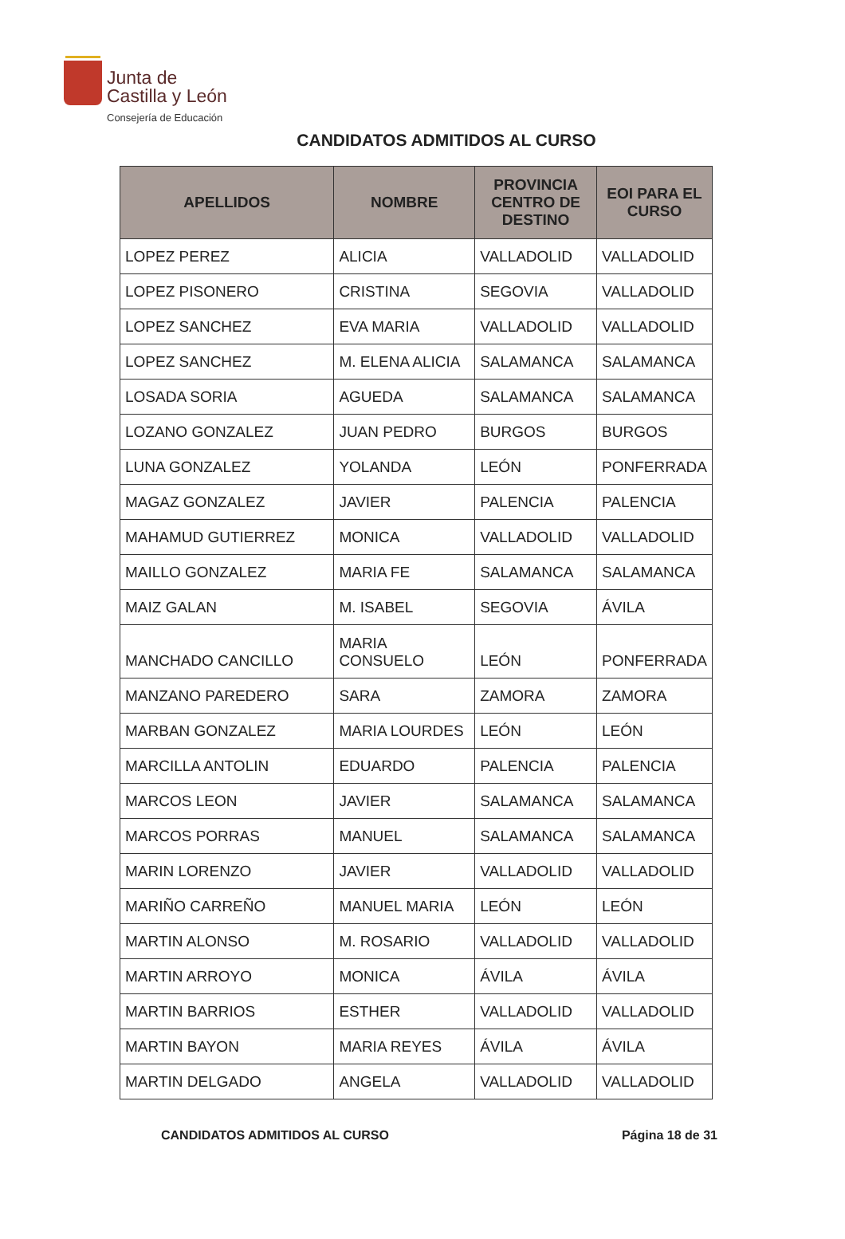Junta de
Castilla y León
Consejería de Educación
CANDIDATOS ADMITIDOS AL CURSO
| APELLIDOS | NOMBRE | PROVINCIA CENTRO DE DESTINO | EOI PARA EL CURSO |
| --- | --- | --- | --- |
| LOPEZ PEREZ | ALICIA | VALLADOLID | VALLADOLID |
| LOPEZ PISONERO | CRISTINA | SEGOVIA | VALLADOLID |
| LOPEZ SANCHEZ | EVA MARIA | VALLADOLID | VALLADOLID |
| LOPEZ SANCHEZ | M. ELENA ALICIA | SALAMANCA | SALAMANCA |
| LOSADA SORIA | AGUEDA | SALAMANCA | SALAMANCA |
| LOZANO GONZALEZ | JUAN PEDRO | BURGOS | BURGOS |
| LUNA GONZALEZ | YOLANDA | LEÓN | PONFERRADA |
| MAGAZ GONZALEZ | JAVIER | PALENCIA | PALENCIA |
| MAHAMUD GUTIERREZ | MONICA | VALLADOLID | VALLADOLID |
| MAILLO GONZALEZ | MARIA FE | SALAMANCA | SALAMANCA |
| MAIZ GALAN | M. ISABEL | SEGOVIA | ÁVILA |
| MANCHADO CANCILLO | MARIA CONSUELO | LEÓN | PONFERRADA |
| MANZANO PAREDERO | SARA | ZAMORA | ZAMORA |
| MARBAN GONZALEZ | MARIA LOURDES | LEÓN | LEÓN |
| MARCILLA ANTOLIN | EDUARDO | PALENCIA | PALENCIA |
| MARCOS LEON | JAVIER | SALAMANCA | SALAMANCA |
| MARCOS PORRAS | MANUEL | SALAMANCA | SALAMANCA |
| MARIN LORENZO | JAVIER | VALLADOLID | VALLADOLID |
| MARIÑO CARREÑO | MANUEL MARIA | LEÓN | LEÓN |
| MARTIN ALONSO | M. ROSARIO | VALLADOLID | VALLADOLID |
| MARTIN ARROYO | MONICA | ÁVILA | ÁVILA |
| MARTIN BARRIOS | ESTHER | VALLADOLID | VALLADOLID |
| MARTIN BAYON | MARIA REYES | ÁVILA | ÁVILA |
| MARTIN DELGADO | ANGELA | VALLADOLID | VALLADOLID |
CANDIDATOS ADMITIDOS AL CURSO Página 18 de 31